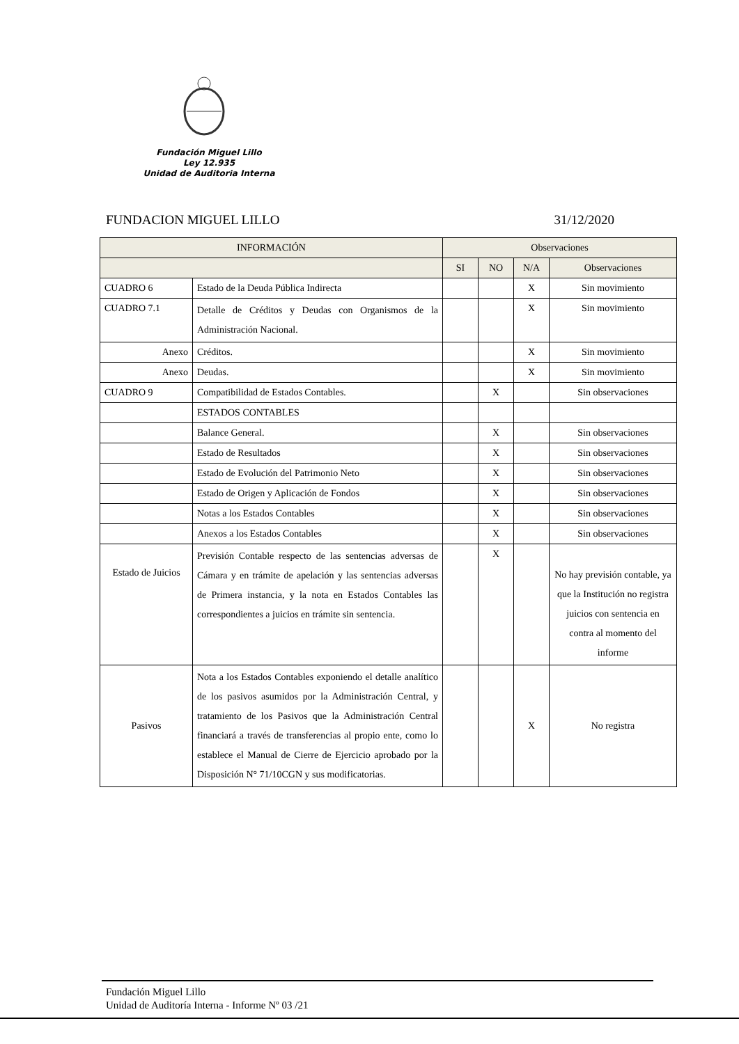Fundación Miguel Lillo
Ley 12.935
Unidad de Auditoria Interna
FUNDACION MIGUEL LILLO 31/12/2020
| INFORMACIÓN | | Observaciones | | | |
| --- | --- | --- | --- | --- | --- |
| | | SI | NO | N/A | Observaciones |
| CUADRO 6 | Estado de la Deuda Pública Indirecta | | | X | Sin movimiento |
| CUADRO 7.1 | Detalle de Créditos y Deudas con Organismos de la Administración Nacional. | | | X | Sin movimiento |
| Anexo | Créditos. | | | X | Sin movimiento |
| Anexo | Deudas. | | | X | Sin movimiento |
| CUADRO 9 | Compatibilidad de Estados Contables. | | X | | Sin observaciones |
| | ESTADOS CONTABLES | | | | |
| | Balance General. | | X | | Sin observaciones |
| | Estado de Resultados | | X | | Sin observaciones |
| | Estado de Evolución del Patrimonio Neto | | X | | Sin observaciones |
| | Estado de Origen y Aplicación de Fondos | | X | | Sin observaciones |
| | Notas a los Estados Contables | | X | | Sin observaciones |
| | Anexos a los Estados Contables | | X | | Sin observaciones |
| Estado de Juicios | Previsión Contable respecto de las sentencias adversas de Cámara y en trámite de apelación y las sentencias adversas de Primera instancia, y la nota en Estados Contables las correspondientes a juicios en trámite sin sentencia. | | X | | No hay previsión contable, ya que la Institución no registra juicios con sentencia en contra al momento del informe |
| Pasivos | Nota a los Estados Contables exponiendo el detalle analítico de los pasivos asumidos por la Administración Central, y tratamiento de los Pasivos que la Administración Central financiará a través de transferencias al propio ente, como lo establece el Manual de Cierre de Ejercicio aprobado por la Disposición N° 71/10CGN y sus modificatorias. | | | X | No registra |
Fundación Miguel Lillo
Unidad de Auditoría Interna - Informe Nº 03 /21